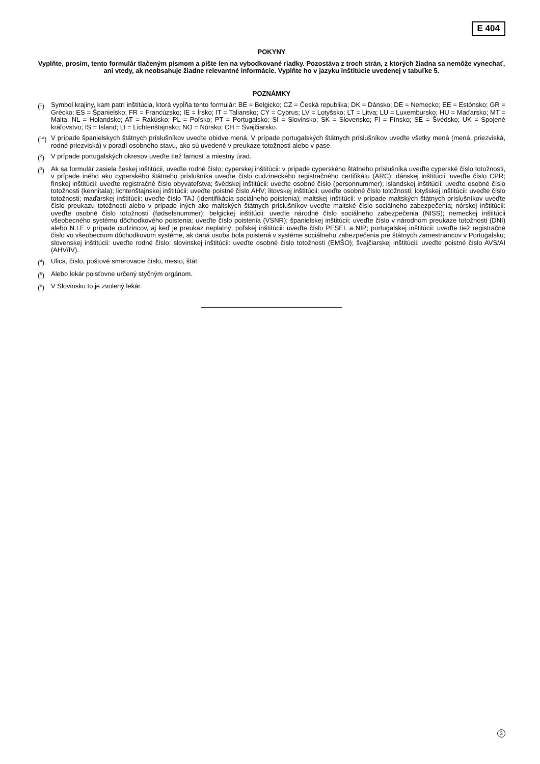E 404
POKYNY
Vyplňte, prosím, tento formulár tlačeným písmom a píšte len na vybodkované riadky. Pozostáva z troch strán, z ktorých žiadna sa nemôže vynechať, ani vtedy, ak neobsahuje žiadne relevantné informácie. Vyplňte ho v jazyku inštitúcie uvedenej v tabuľke 5.
POZNÁMKY
(<sup>1</sup>) Symbol krajiny, kam patrí inštitúcia, ktorá vypĺňa tento formulár: BE = Belgicko; CZ = Česká republika; DK = Dánsko; DE = Nemecko; EE = Estónsko; GR = Grécko; ES = Španielsko; FR = Francúzsko; IE = Írsko; IT = Taliansko; CY = Cyprus; LV = Lotyšsko; LT = Litva; LU = Luxembursko; HU = Maďarsko; MT = Malta; NL = Holandsko; AT = Rakúsko; PL = Poľsko; PT = Portugalsko; SI = Slovinsko; SK = Slovensko; FI = Fínsko; SE = Švédsko; UK = Spojené kráľovstvo; IS = Island; LI = Lichtenštajnsko; NO = Nórsko; CH = Švajčiarsko.
(<sup>1a</sup>) V prípade španielskych štátnych príslušníkov uveďte obidve mená. V prípade portugalských štátnych príslušníkov uveďte všetky mená (mená, priezviská, rodné priezviská) v poradí osobného stavu, ako sú uvedené v preukaze totožnosti alebo v pase.
(<sup>2</sup>) V prípade portugalských okresov uveďte tiež farnosť a miestny úrad.
(<sup>3</sup>) Ak sa formulár zasiela českej inštitúcii, uveďte rodné číslo; cyperskej inštitúcii: v prípade cyperského štátneho príslušníka uveďte cyperské číslo totožnosti, v prípade iného ako cyperského štátneho príslušníka uveďte číslo cudzineckého registračného certifikátu (ARC); dánskej inštitúcii: uveďte číslo CPR; fínskej inštitúcii: uveďte registračné číslo obyvateľstva; švédskej inštitúcii: uveďte osobné číslo (personnummer); islandskej inštitúcii: uveďte osobné číslo totožnosti (kennitala); lichtenštajnskej inštitúcii: uveďte poistné číslo AHV; litovskej inštitúcii: uveďte osobné číslo totožnosti; lotyšskej inštitúcii: uveďte číslo totožnosti; maďarskej inštitúcii: uveďte číslo TAJ (identifikácia sociálneho poistenia); maltskej inštitúcii: v prípade maltských štátnych príslušníkov uveďte číslo preukazu totožnosti alebo v prípade iných ako maltských štátnych príslušníkov uveďte maltské číslo sociálneho zabezpečenia; nórskej inštitúcii: uveďte osobné číslo totožnosti (fødselsnummer); belgickej inštitúcii: uveďte národné číslo sociálneho zabezpečenia (NISS); nemeckej inštitúcii všeobecného systému dôchodkového poistenia: uveďte číslo poistenia (VSNR); španielskej inštitúcii: uveďte číslo v národnom preukaze totožnosti (DNI) alebo N.I.E v prípade cudzincov, aj keď je preukaz neplatný; poľskej inštitúcii: uveďte číslo PESEL a NIP; portugalskej inštitúcii: uveďte tiež registračné číslo vo všeobecnom dôchodkovom systéme, ak daná osoba bola poistená v systéme sociálneho zabezpečenia pre štátnych zamestnancov v Portugalsku; slovenskej inštitúcii: uveďte rodné číslo; slovinskej inštitúcii: uveďte osobné číslo totožnosti (EMŠO); švajčiarskej inštitúcii: uveďte poistné číslo AVS/AI (AHV/IV).
(<sup>4</sup>) Ulica, číslo, poštové smerovacie číslo, mesto, štát.
(<sup>5</sup>) Alebo lekár poisťovne určený styčným orgánom.
(<sup>6</sup>) V Slovinsku to je zvolený lekár.
3